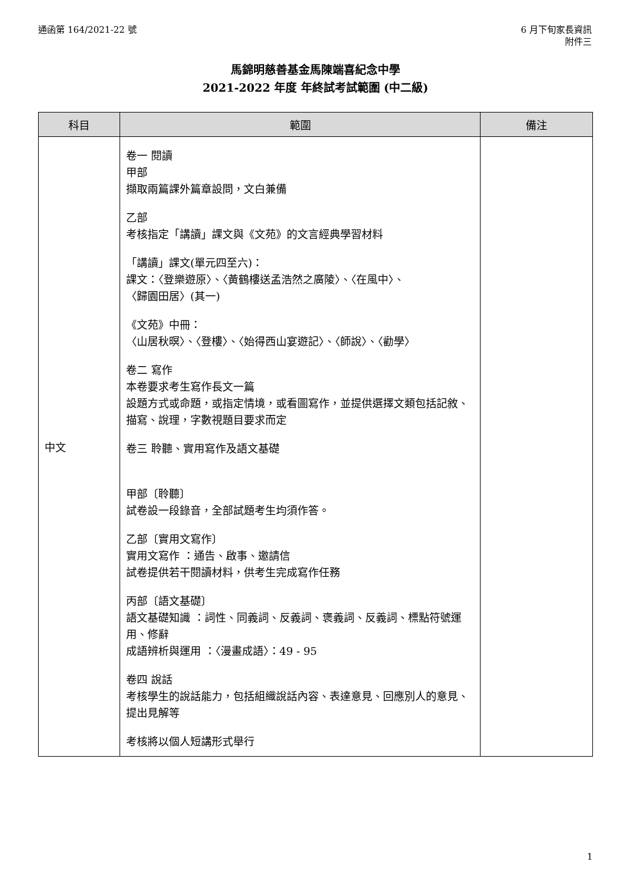通函第 164/2021-22 號 6 月下旬家長資訊
附件三
馬錦明慈善基金馬陳端喜紀念中學
2021-2022 年度 年終試考試範圍 (中二級)
| 科目 | 範圍 | 備注 |
| --- | --- | --- |
| 中文 | 卷一 閱讀 甲部 擷取兩篇課外篇章設問，文白兼備 乙部 考核指定「講讀」課文與《文苑》的文言經典學習材料 「講讀」課文(單元四至六)： 課文：〈登樂遊原〉、〈黃鶴樓送孟浩然之廣陵〉、〈在風中〉、 〈歸園田居〉(其一) 《文苑》中冊： 〈山居秋暝〉、〈登樓〉、〈始得西山宴遊記〉、〈師說〉、〈勸學〉 卷二 寫作 本卷要求考生寫作長文一篇 設題方式或命題，或指定情境，或看圖寫作，並提供選擇文類包括記敘、描寫、說理，字數視題目要求而定 卷三 聆聽、實用寫作及語文基礎 甲部〔聆聽〕 試卷設一段錄音，全部試題考生均須作答。 乙部〔實用文寫作〕 實用文寫作 ：通告、啟事、邀請信 試卷提供若干閱讀材料，供考生完成寫作任務 丙部〔語文基礎〕 語文基礎知識 ：詞性、同義詞、反義詞、褒義詞、反義詞、標點符號運用、修辭 成語辨析與運用 ：〈漫畫成語〉：49 - 95 卷四 說話 考核學生的說話能力，包括組織說話內容、表達意見、回應別人的意見、提出見解等 考核將以個人短講形式舉行 | |
1